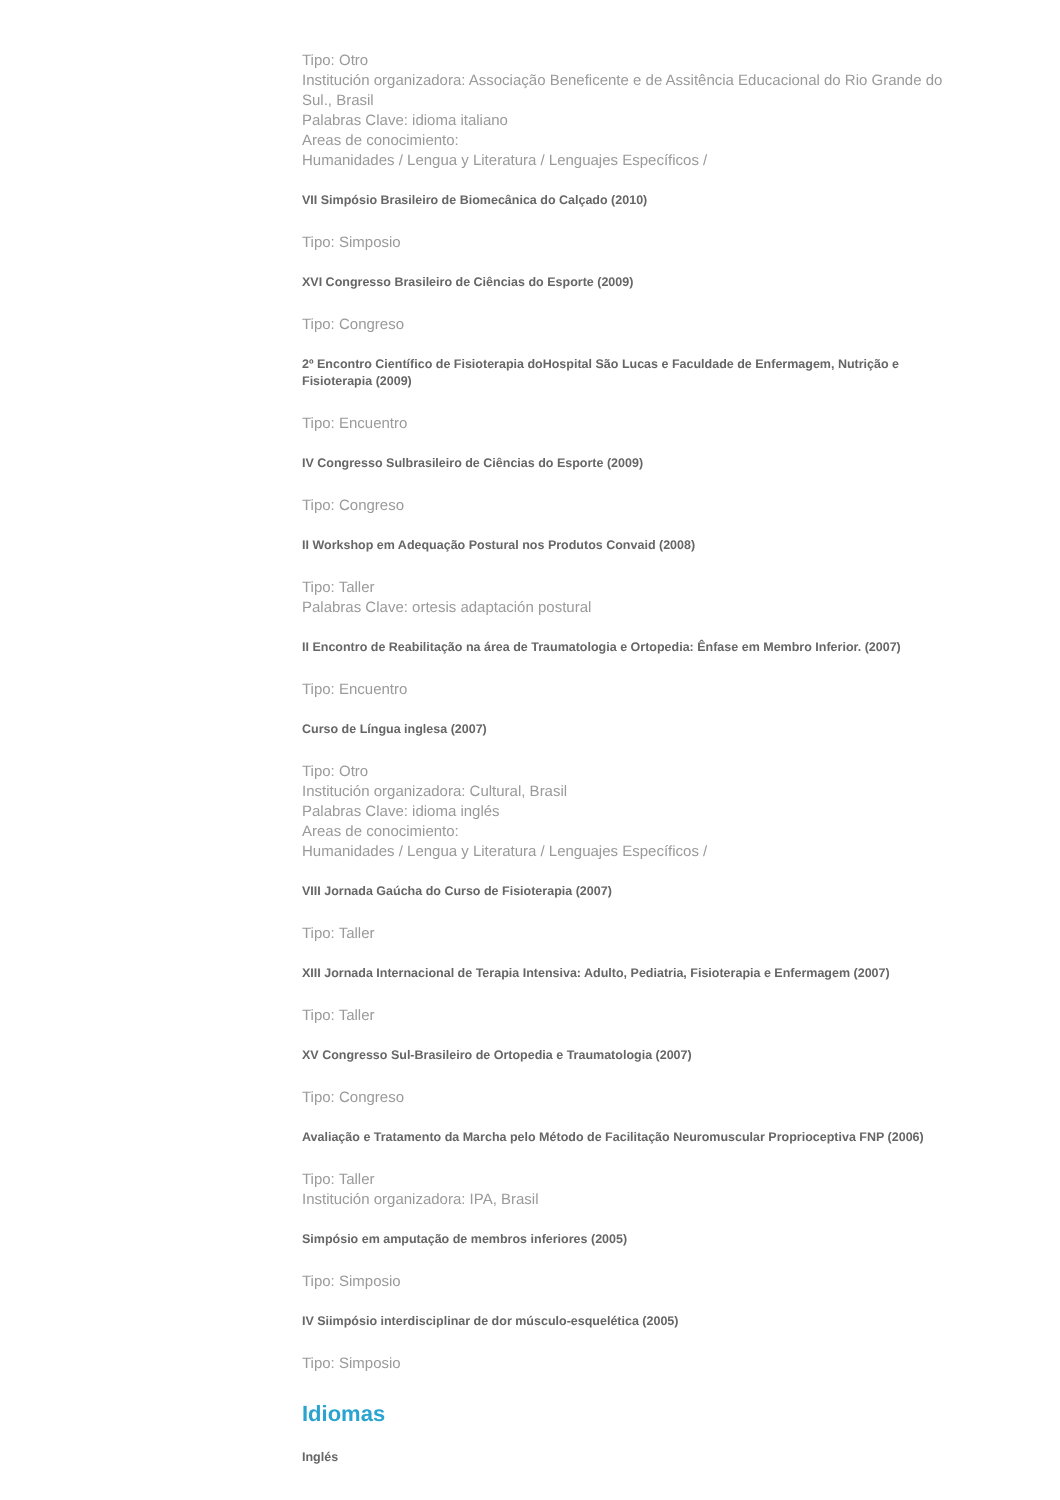Tipo: Otro
Institución organizadora: Associação Beneficente e de Assitência Educacional do Rio Grande do Sul., Brasil
Palabras Clave: idioma italiano
Areas de conocimiento:
Humanidades / Lengua y Literatura / Lenguajes Específicos /
VII Simpósio Brasileiro de Biomecânica do Calçado (2010)
Tipo: Simposio
XVI Congresso Brasileiro de Ciências do Esporte (2009)
Tipo: Congreso
2º Encontro Científico de Fisioterapia doHospital São Lucas e Faculdade de Enfermagem, Nutrição e Fisioterapia (2009)
Tipo: Encuentro
IV Congresso Sulbrasileiro de Ciências do Esporte (2009)
Tipo: Congreso
II Workshop em Adequação Postural nos Produtos Convaid (2008)
Tipo: Taller
Palabras Clave: ortesis adaptación postural
II Encontro de Reabilitação na área de Traumatologia e Ortopedia: Ênfase em Membro Inferior. (2007)
Tipo: Encuentro
Curso de Língua inglesa (2007)
Tipo: Otro
Institución organizadora: Cultural, Brasil
Palabras Clave: idioma inglés
Areas de conocimiento:
Humanidades / Lengua y Literatura / Lenguajes Específicos /
VIII Jornada Gaúcha do Curso de Fisioterapia (2007)
Tipo: Taller
XIII Jornada Internacional de Terapia Intensiva: Adulto, Pediatria, Fisioterapia e Enfermagem (2007)
Tipo: Taller
XV Congresso Sul-Brasileiro de Ortopedia e Traumatologia (2007)
Tipo: Congreso
Avaliação e Tratamento da Marcha pelo Método de Facilitação Neuromuscular Proprioceptiva FNP (2006)
Tipo: Taller
Institución organizadora: IPA, Brasil
Simpósio em amputação de membros inferiores (2005)
Tipo: Simposio
IV Siimpósio interdisciplinar de dor músculo-esquelética (2005)
Tipo: Simposio
Idiomas
Inglés